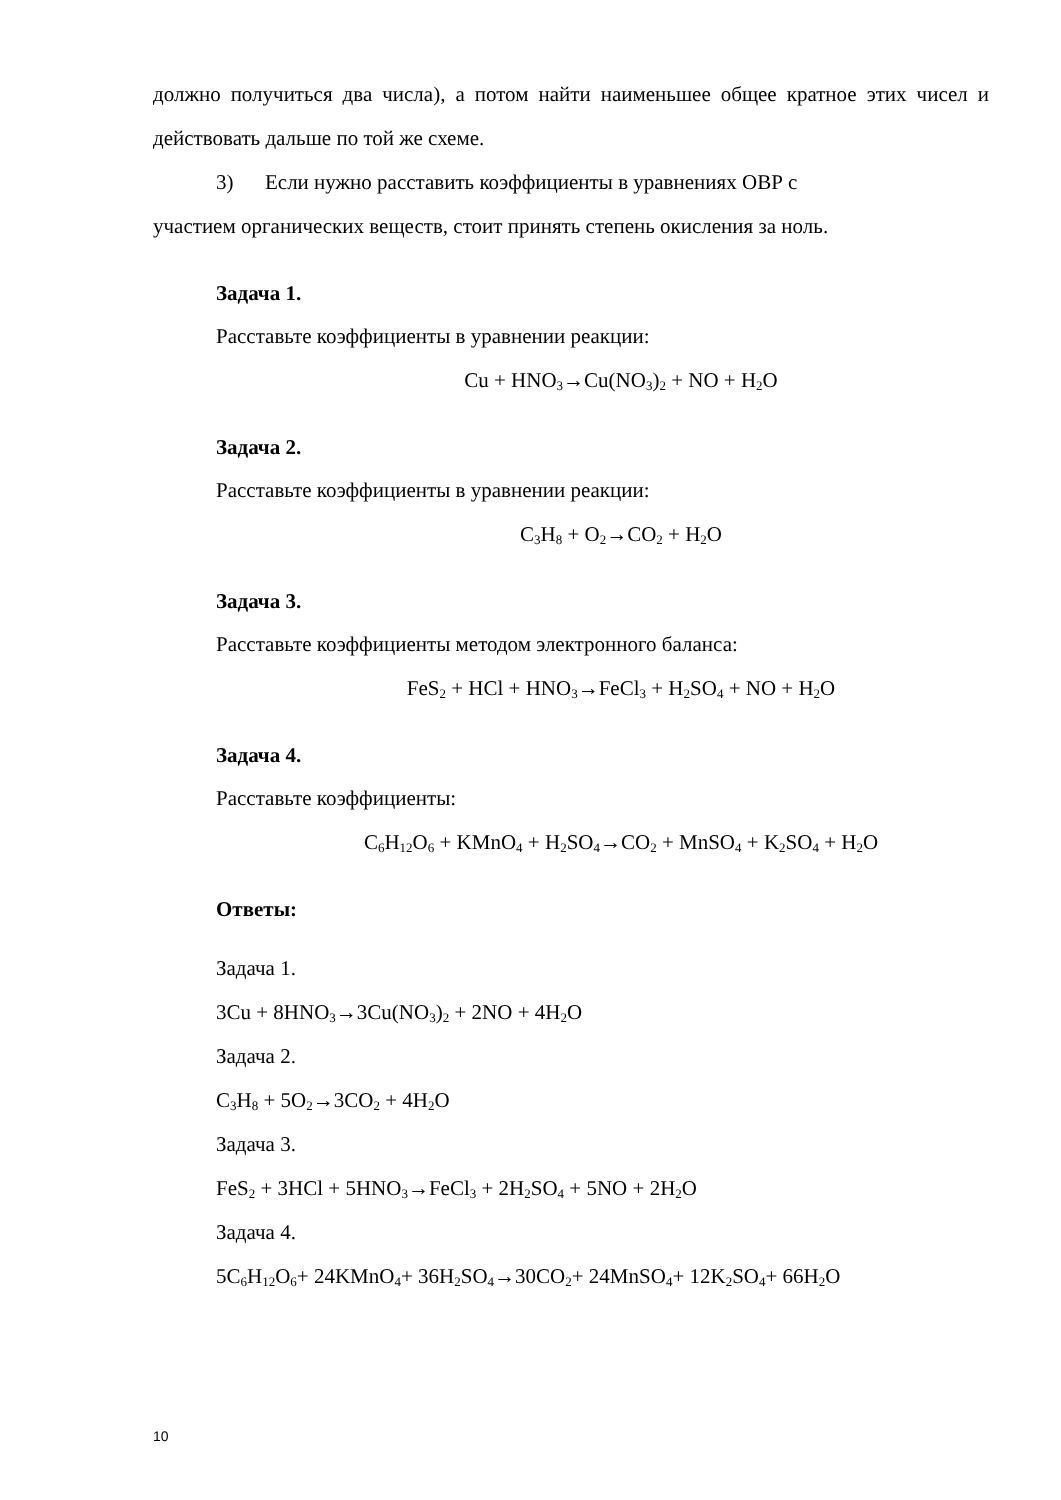должно получиться два числа), а потом найти наименьшее общее кратное этих чисел и действовать дальше по той же схеме.
3) Если нужно расставить коэффициенты в уравнениях ОВР с
участием органических веществ, стоит принять степень окисления за ноль.
Задача 1.
Расставьте коэффициенты в уравнении реакции:
Cu + HNO<sub>3</sub>→Cu(NO<sub>3</sub>)<sub>2</sub> + NO + H<sub>2</sub>O
Задача 2.
Расставьте коэффициенты в уравнении реакции:
C<sub>3</sub>H<sub>8</sub> + O<sub>2</sub>→CO<sub>2</sub> + H<sub>2</sub>O
Задача 3.
Расставьте коэффициенты методом электронного баланса:
FeS<sub>2</sub> + HCl + HNO<sub>3</sub>→FeCl<sub>3</sub> + H<sub>2</sub>SO<sub>4</sub> + NO + H<sub>2</sub>O
Задача 4.
Расставьте коэффициенты:
C<sub>6</sub>H<sub>12</sub>O<sub>6</sub> + KMnO<sub>4</sub> + H<sub>2</sub>SO<sub>4</sub>→CO<sub>2</sub> + MnSO<sub>4</sub> + K<sub>2</sub>SO<sub>4</sub> + H<sub>2</sub>O
Ответы:
Задача 1.
3Cu + 8HNO<sub>3</sub>→3Cu(NO<sub>3</sub>)<sub>2</sub> + 2NO + 4H<sub>2</sub>O
Задача 2.
C<sub>3</sub>H<sub>8</sub> + 5O<sub>2</sub>→3CO<sub>2</sub> + 4H<sub>2</sub>O
Задача 3.
FeS<sub>2</sub> + 3HCl + 5HNO<sub>3</sub>→FeCl<sub>3</sub> + 2H<sub>2</sub>SO<sub>4</sub> + 5NO + 2H<sub>2</sub>O
Задача 4.
5C<sub>6</sub>H<sub>12</sub>O<sub>6</sub>+ 24KMnO<sub>4</sub>+ 36H<sub>2</sub>SO<sub>4</sub>→30CO<sub>2</sub>+ 24MnSO<sub>4</sub>+ 12K<sub>2</sub>SO<sub>4</sub>+ 66H<sub>2</sub>O
10